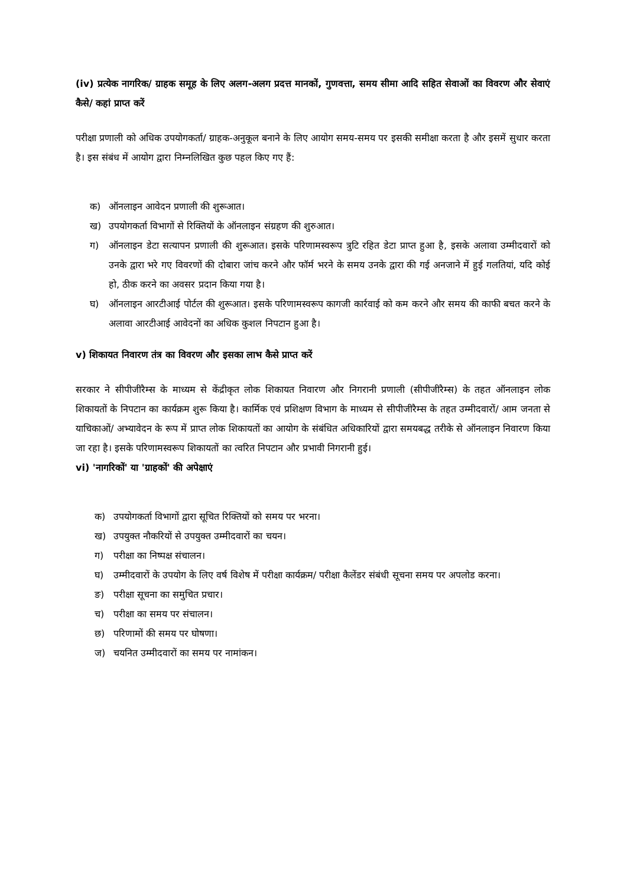(iv) प्रत्येक नागरिक/ ग्राहक समूह के लिए अलग-अलग प्रदत्त मानकों, गुणवत्ता, समय सीमा आदि सहित सेवाओं का विवरण और सेवाएं कैसे/ कहां प्राप्त करें
परीक्षा प्रणाली को अधिक उपयोगकर्ता/ ग्राहक-अनुकूल बनाने के लिए आयोग समय-समय पर इसकी समीक्षा करता है और इसमें सुधार करता है। इस संबंध में आयोग द्वारा निम्नलिखित कुछ पहल किए गए हैं:
क) ऑनलाइन आवेदन प्रणाली की शुरूआत।
ख) उपयोगकर्ता विभागों से रिक्तियों के ऑनलाइन संग्रहण की शुरुआत।
ग) ऑनलाइन डेटा सत्यापन प्रणाली की शुरूआत। इसके परिणामस्वरूप त्रुटि रहित डेटा प्राप्त हुआ है, इसके अलावा उम्मीदवारों को उनके द्वारा भरे गए विवरणों की दोबारा जांच करने और फॉर्म भरने के समय उनके द्वारा की गई अनजाने में हुई गलतियां, यदि कोई हो, ठीक करने का अवसर प्रदान किया गया है।
घ) ऑनलाइन आरटीआई पोर्टल की शुरूआत। इसके परिणामस्वरूप कागजी कार्रवाई को कम करने और समय की काफी बचत करने के अलावा आरटीआई आवेदनों का अधिक कुशल निपटान हुआ है।
v) शिकायत निवारण तंत्र का विवरण और इसका लाभ कैसे प्राप्त करें
सरकार ने सीपीजीरैम्स के माध्यम से केंद्रीकृत लोक शिकायत निवारण और निगरानी प्रणाली (सीपीजीरैम्स) के तहत ऑनलाइन लोक शिकायतों के निपटान का कार्यक्रम शुरू किया है। कार्मिक एवं प्रशिक्षण विभाग के माध्यम से सीपीजीरैम्स के तहत उम्मीदवारों/ आम जनता से याचिकाओं/ अभ्यावेदन के रूप में प्राप्त लोक शिकायतों का आयोग के संबंधित अधिकारियों द्वारा समयबद्ध तरीके से ऑनलाइन निवारण किया जा रहा है। इसके परिणामस्वरूप शिकायतों का त्वरित निपटान और प्रभावी निगरानी हुई।
vi) 'नागरिकों' या 'ग्राहकों' की अपेक्षाएं
क) उपयोगकर्ता विभागों द्वारा सूचित रिक्तियों को समय पर भरना।
ख) उपयुक्त नौकरियों से उपयुक्त उम्मीदवारों का चयन।
ग) परीक्षा का निष्पक्ष संचालन।
घ) उम्मीदवारों के उपयोग के लिए वर्ष विशेष में परीक्षा कार्यक्रम/ परीक्षा कैलेंडर संबंधी सूचना समय पर अपलोड करना।
ङ) परीक्षा सूचना का समुचित प्रचार।
च) परीक्षा का समय पर संचालन।
छ) परिणामों की समय पर घोषणा।
ज) चयनित उम्मीदवारों का समय पर नामांकन।